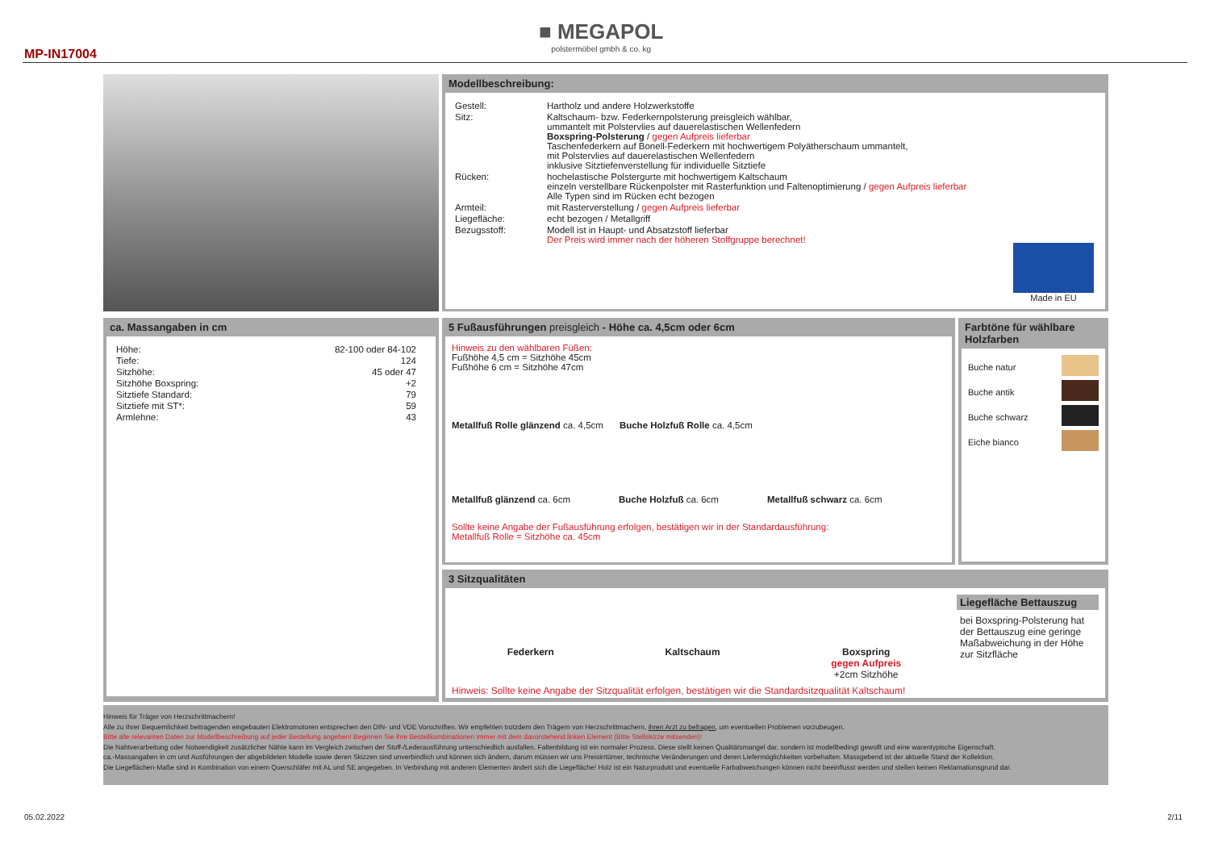■ MEGAPOL
polstermöbel gmbh & co. kg
MP-IN17004
Modellbeschreibung:
| Gestell: | Hartholz und andere Holzwerkstoffe |
| Sitz: | Kaltschaum- bzw. Federkernpolsterung preisgleich wählbar, ummantelt mit Polstervlies auf dauerelastischen Wellenfedern Boxspring-Polsterung / gegen Aufpreis lieferbar Taschenfederkern auf Bonell-Federkern mit hochwertigem Polyätherschaum ummantelt, mit Polstervlies auf dauerelastischen Wellenfedern inklusive Sitztiefenverstellung für individuelle Sitztiefe |
| Rücken: | hochelastische Polstergurte mit hochwertigem Kaltschaum einzeln verstellbare Rückenpolster mit Rasterfunktion und Faltenoptimierung / gegen Aufpreis lieferbar Alle Typen sind im Rücken echt bezogen |
| Armteil: | mit Rasterverstellung / gegen Aufpreis lieferbar |
| Liegefläche: | echt bezogen / Metallgriff |
| Bezugsstoff: | Modell ist in Haupt- und Absatzstoff lieferbar Der Preis wird immer nach der höheren Stoffgruppe berechnet! |
Made in EU
ca. Massangaben in cm
| Höhe: | 82-100 oder 84-102 |
| Tiefe: | 124 |
| Sitzhöhe: | 45 oder 47 |
| Sitzhöhe Boxspring: | +2 |
| Sitztiefe Standard: | 79 |
| Sitztiefe mit ST*: | 59 |
| Armlehne: | 43 |
5 Fußausführungen preisgleich - Höhe ca. 4,5cm oder 6cm
Hinweis zu den wählbaren Füßen:
Fußhöhe 4,5 cm = Sitzhöhe 45cm
Fußhöhe 6 cm = Sitzhöhe 47cm
Metallfuß Rolle glänzend ca. 4,5cm
Buche Holzfuß Rolle ca. 4,5cm
Metallfuß glänzend ca. 6cm Buche Holzfuß ca. 6cm Metallfuß schwarz ca. 6cm
Sollte keine Angabe der Fußausführung erfolgen, bestätigen wir in der Standardausführung:
Metallfuß Rolle = Sitzhöhe ca. 45cm
Farbtöne für wählbare Holzfarben
Buche natur
Buche antik
Buche schwarz
Eiche bianco
3 Sitzqualitäten
Federkern Kaltschaum Boxspring
gegen Aufpreis
+2cm Sitzhöhe
Hinweis: Sollte keine Angabe der Sitzqualität erfolgen, bestätigen wir die Standardsitzqualität Kaltschaum!
Liegefläche Bettauszug
bei Boxspring-Polsterung hat der Bettauszug eine geringe Maßabweichung in der Höhe zur Sitzfläche
Hinweis für Träger von Herzschrittmachern!
Alle zu Ihrer Bequemlichkeit beitragenden eingebauten Elektromotoren entsprechen den DIN- und VDE Vorschriften. Wir empfehlen trotzdem den Trägern von Herzschrittmachern, ihren Arzt zu befragen, um eventuellen Problemen vorzubeugen.
Bitte alle relevanten Daten zur Modellbeschreibung auf jeder Bestellung angeben! Beginnen Sie ihre Bestellkombinationen immer mit dem davorstehend linken Element (Bitte Stellskizze mitsenden)!
Die Nahtverarbeitung oder Notwendigkeit zusätzlicher Nähte kann im Vergleich zwischen der Stoff-/Lederausführung unterschiedlich ausfallen. Faltenbildung ist ein normaler Prozess. Diese stellt keinen Qualitätsmangel dar, sondern ist modellbedingt gewollt und eine warentypische Eigenschaft.
ca.-Massangaben in cm und Ausführungen der abgebildeten Modelle sowie deren Skizzen sind unverbindlich und können sich ändern, darum müssen wir uns Preisirrtümer, technische Veränderungen und deren Liefermöglichkeiten vorbehalten. Massgebend ist der aktuelle Stand der Kollektion.
Die Liegeflächen-Maße sind in Kombination von einem Querschläfer mit AL und SE angegeben. In Verbindung mit anderen Elementen ändert sich die Liegefläche! Holz ist ein Naturprodukt und eventuelle Farbabweichungen können nicht beeinflusst werden und stellen keinen Reklamationsgrund dar.
05.02.2022 2/11